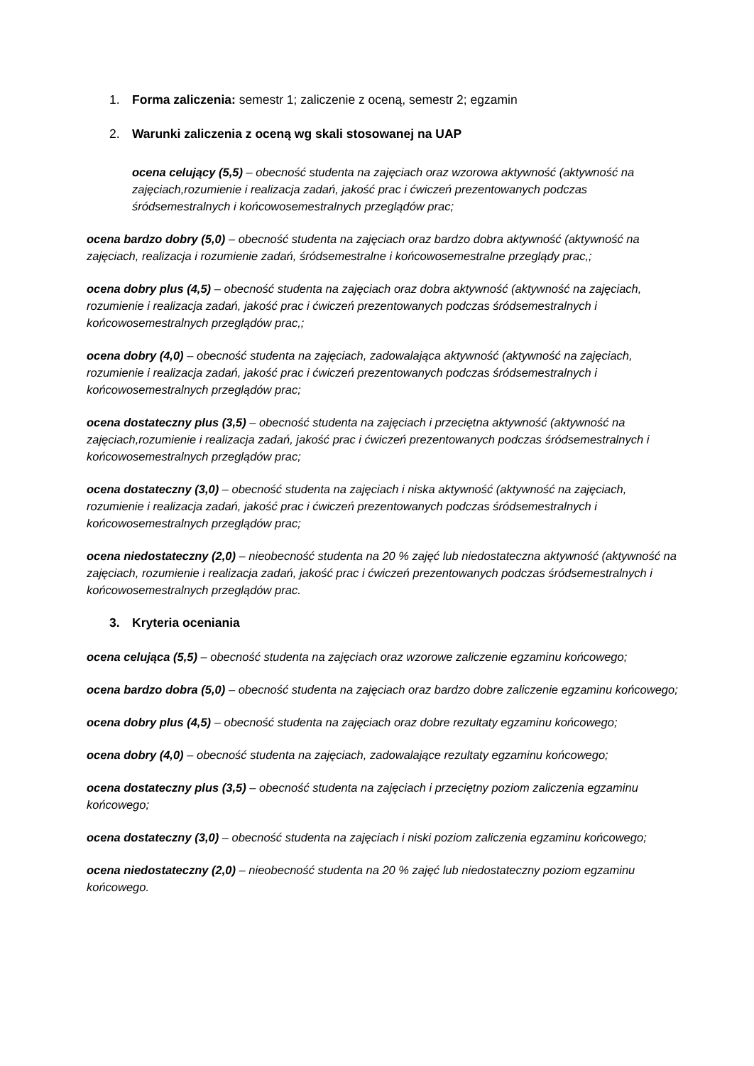1. Forma zaliczenia: semestr 1; zaliczenie z oceną, semestr 2; egzamin
2. Warunki zaliczenia z oceną wg skali stosowanej na UAP
ocena celujący (5,5) – obecność studenta na zajęciach oraz wzorowa aktywność (aktywność na zajęciach,rozumienie i realizacja zadań, jakość prac i ćwiczeń prezentowanych podczas śródsemestralnych i końcowosemestralnych przeglądów prac;
ocena bardzo dobry (5,0) – obecność studenta na zajęciach oraz bardzo dobra aktywność (aktywność na zajęciach, realizacja i rozumienie zadań, śródsemestralne i końcowosemestralne przeglądy prac,;
ocena dobry plus (4,5) – obecność studenta na zajęciach oraz dobra aktywność (aktywność na zajęciach, rozumienie i realizacja zadań, jakość prac i ćwiczeń prezentowanych podczas śródsemestralnych i końcowosemestralnych przeglądów prac,;
ocena dobry (4,0) – obecność studenta na zajęciach, zadowalająca aktywność (aktywność na zajęciach, rozumienie i realizacja zadań, jakość prac i ćwiczeń prezentowanych podczas śródsemestralnych i końcowosemestralnych przeglądów prac;
ocena dostateczny plus (3,5) – obecność studenta na zajęciach i przeciętna aktywność (aktywność na zajęciach,rozumienie i realizacja zadań, jakość prac i ćwiczeń prezentowanych podczas śródsemestralnych i końcowosemestralnych przeglądów prac;
ocena dostateczny (3,0) – obecność studenta na zajęciach i niska aktywność (aktywność na zajęciach, rozumienie i realizacja zadań, jakość prac i ćwiczeń prezentowanych podczas śródsemestralnych i końcowosemestralnych przeglądów prac;
ocena niedostateczny (2,0) – nieobecność studenta na 20 % zajęć lub niedostateczna aktywność (aktywność na zajęciach, rozumienie i realizacja zadań, jakość prac i ćwiczeń prezentowanych podczas śródsemestralnych i końcowosemestralnych przeglądów prac.
3. Kryteria oceniania
ocena celująca (5,5) – obecność studenta na zajęciach oraz wzorowe zaliczenie egzaminu końcowego;
ocena bardzo dobra (5,0) – obecność studenta na zajęciach oraz bardzo dobre zaliczenie egzaminu końcowego;
ocena dobry plus (4,5) – obecność studenta na zajęciach oraz dobre rezultaty egzaminu końcowego;
ocena dobry (4,0) – obecność studenta na zajęciach, zadowalające rezultaty egzaminu końcowego;
ocena dostateczny plus (3,5) – obecność studenta na zajęciach i przeciętny poziom zaliczenia egzaminu końcowego;
ocena dostateczny (3,0) – obecność studenta na zajęciach i niski poziom zaliczenia egzaminu końcowego;
ocena niedostateczny (2,0) – nieobecność studenta na 20 % zajęć lub niedostateczny poziom egzaminu końcowego.